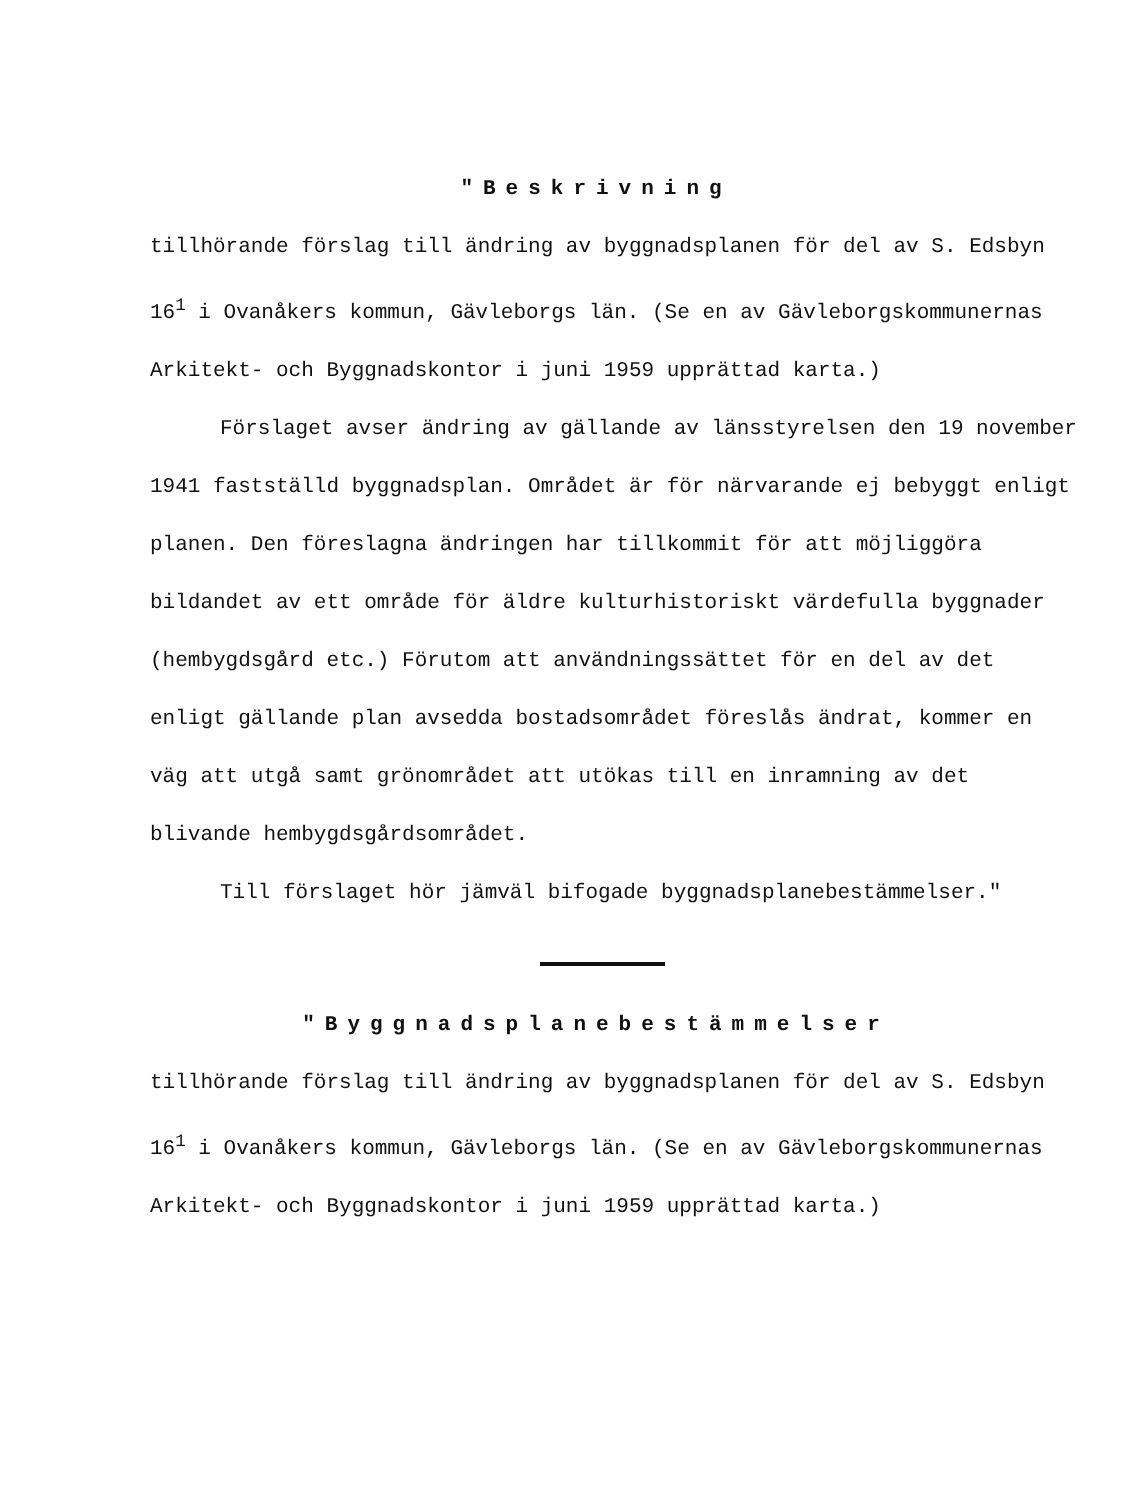"Beskrivning
tillhörande förslag till ändring av byggnadsplanen för del av S. Edsbyn 16<sup>1</sup> i Ovanåkers kommun, Gävleborgs län. (Se en av Gävleborgskommunernas Arkitekt- och Byggnadskontor i juni 1959 upprättad karta.)
Förslaget avser ändring av gällande av länsstyrelsen den 19 november 1941 fastställd byggnadsplan. Området är för närvarande ej bebyggt enligt planen. Den föreslagna ändringen har tillkommit för att möjliggöra bildandet av ett område för äldre kulturhistoriskt värdefulla byggnader (hembygdsgård etc.) Förutom att användningssättet för en del av det enligt gällande plan avsedda bostadsområdet föreslås ändrat, kommer en väg att utgå samt grönområdet att utökas till en inramning av det blivande hembygdsgårdsområdet.
Till förslaget hör jämväl bifogade byggnadsplanebestämmelser."
"Byggnadsplanebestämmelser
tillhörande förslag till ändring av byggnadsplanen för del av S. Edsbyn 16<sup>1</sup> i Ovanåkers kommun, Gävleborgs län. (Se en av Gävleborgskommunernas Arkitekt- och Byggnadskontor i juni 1959 upprättad karta.)